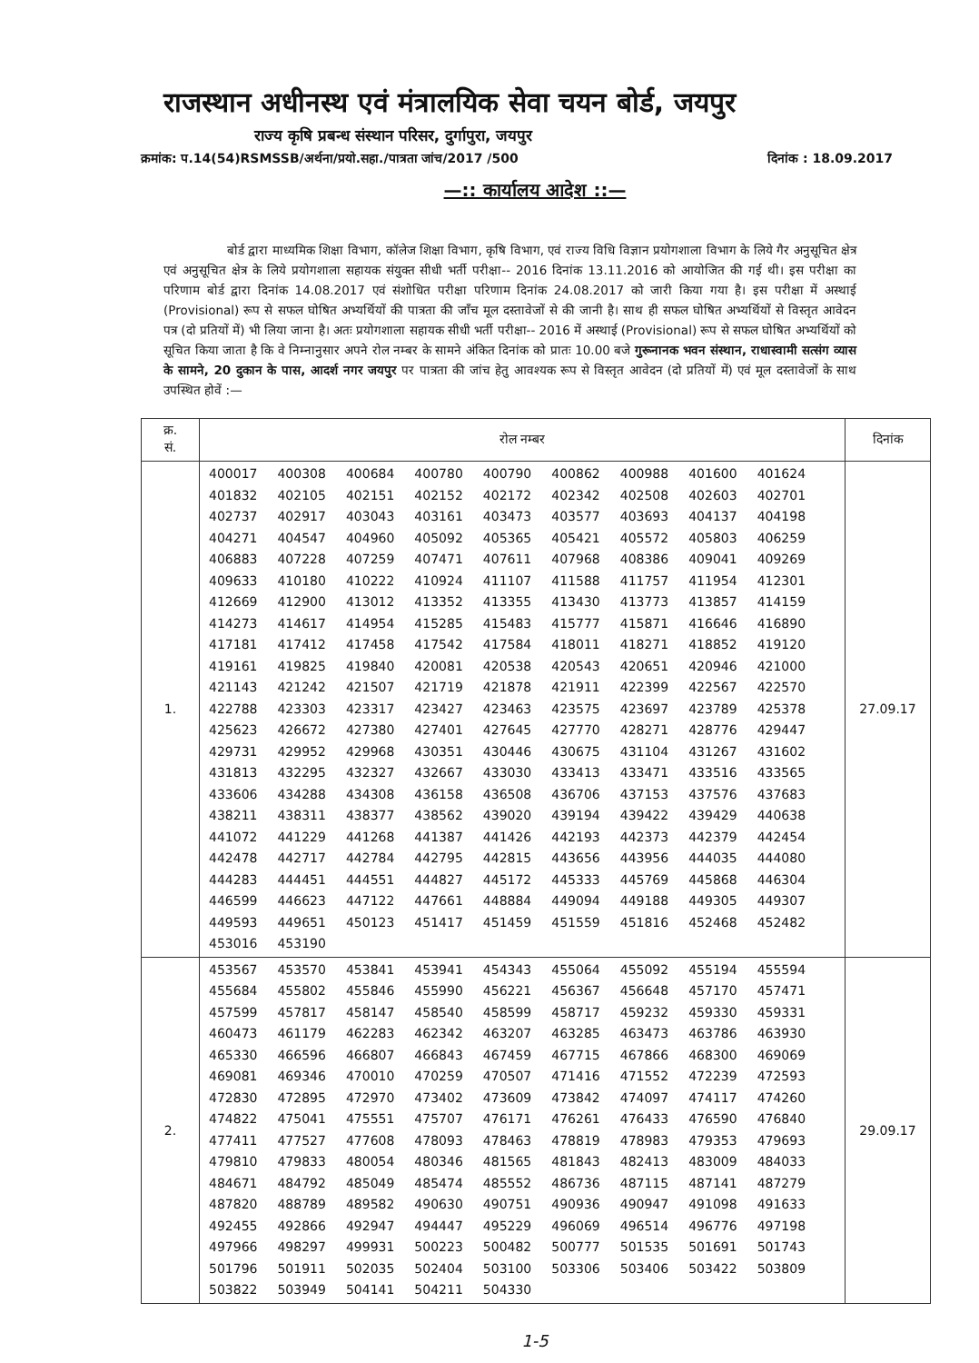राजस्थान अधीनस्थ एवं मंत्रालयिक सेवा चयन बोर्ड, जयपुर
राज्य कृषि प्रबन्ध संस्थान परिसर, दुर्गापुरा, जयपुर
क्रमांक: प.14(54)RSMSSB/अर्थना/प्रयो.सहा./पात्रता जांच/2017 /500 दिनांक : 18.09.2017
—:: कार्यालय आदेश ::—
बोर्ड द्वारा माध्यमिक शिक्षा विभाग, कॉलेज शिक्षा विभाग, कृषि विभाग, एवं राज्य विधि विज्ञान प्रयोगशाला विभाग के लिये गैर अनुसूचित क्षेत्र एवं अनुसूचित क्षेत्र के लिये प्रयोगशाला सहायक संयुक्त सीधी भर्ती परीक्षा-- 2016 दिनांक 13.11.2016 को आयोजित की गई थी। इस परीक्षा का परिणाम बोर्ड द्वारा दिनांक 14.08.2017 एवं संशोधित परीक्षा परिणाम दिनांक 24.08.2017 को जारी किया गया है। इस परीक्षा में अस्थाई (Provisional) रूप से सफल घोषित अभ्यर्थियों की पात्रता की जाँच मूल दस्तावेजों से की जानी है। साथ ही सफल घोषित अभ्यर्थियों से विस्तृत आवेदन पत्र (दो प्रतियों में) भी लिया जाना है। अतः प्रयोगशाला सहायक सीधी भर्ती परीक्षा-- 2016 में अस्थाई (Provisional) रूप से सफल घोषित अभ्यर्थियों को सूचित किया जाता है कि वे निम्नानुसार अपने रोल नम्बर के सामने अंकित दिनांक को प्रातः 10.00 बजे गुरूनानक भवन संस्थान, राधास्वामी सत्संग व्यास के सामने, 20 दुकान के पास, आदर्श नगर जयपुर पर पात्रता की जांच हेतु आवश्यक रूप से विस्तृत आवेदन (दो प्रतियों में) एवं मूल दस्तावेजों के साथ उपस्थित होवें :—
| क्र. सं. | रोल नम्बर | दिनांक |
| --- | --- | --- |
| 1. | 400017 400308 400684 400780 400790 400862 400988 401600 401624 401832 402105 402151 402152 402172 402342 402508 402603 402701 402737 402917 403043 403161 403473 403577 403693 404137 404198 404271 404547 404960 405092 405365 405421 405572 405803 406259 406883 407228 407259 407471 407611 407968 408386 409041 409269 409633 410180 410222 410924 411107 411588 411757 411954 412301 412669 412900 413012 413352 413355 413430 413773 413857 414159 414273 414617 414954 415285 415483 415777 415871 416646 416890 417181 417412 417458 417542 417584 418011 418271 418852 419120 419161 419825 419840 420081 420538 420543 420651 420946 421000 421143 421242 421507 421719 421878 421911 422399 422567 422570 422788 423303 423317 423427 423463 423575 423697 423789 425378 425623 426672 427380 427401 427645 427770 428271 428776 429447 429731 429952 429968 430351 430446 430675 431104 431267 431602 431813 432295 432327 432667 433030 433413 433471 433516 433565 433606 434288 434308 436158 436508 436706 437153 437576 437683 438211 438311 438377 438562 439020 439194 439422 439429 440638 441072 441229 441268 441387 441426 442193 442373 442379 442454 442478 442717 442784 442795 442815 443656 443956 444035 444080 444283 444451 444551 444827 445172 445333 445769 445868 446304 446599 446623 447122 447661 448884 449094 449188 449305 449307 449593 449651 450123 451417 451459 451559 451816 452468 452482 453016 453190 | 27.09.17 |
| 2. | 453567 453570 453841 453941 454343 455064 455092 455194 455594 455684 455802 455846 455990 456221 456367 456648 457170 457471 457599 457817 458147 458540 458599 458717 459232 459330 459331 460473 461179 462283 462342 463207 463285 463473 463786 463930 465330 466596 466807 466843 467459 467715 467866 468300 469069 469081 469346 470010 470259 470507 471416 471552 472239 472593 472830 472895 472970 473402 473609 473842 474097 474117 474260 474822 475041 475551 475707 476171 476261 476433 476590 476840 477411 477527 477608 478093 478463 478819 478983 479353 479693 479810 479833 480054 480346 481565 481843 482413 483009 484033 484671 484792 485049 485474 485552 486736 487115 487141 487279 487820 488789 489582 490630 490751 490936 490947 491098 491633 492455 492866 492947 494447 495229 496069 496514 496776 497198 497966 498297 499931 500223 500482 500777 501535 501691 501743 501796 501911 502035 502404 503100 503306 503406 503422 503809 503822 503949 504141 504211 504330 | 29.09.17 |
1-5